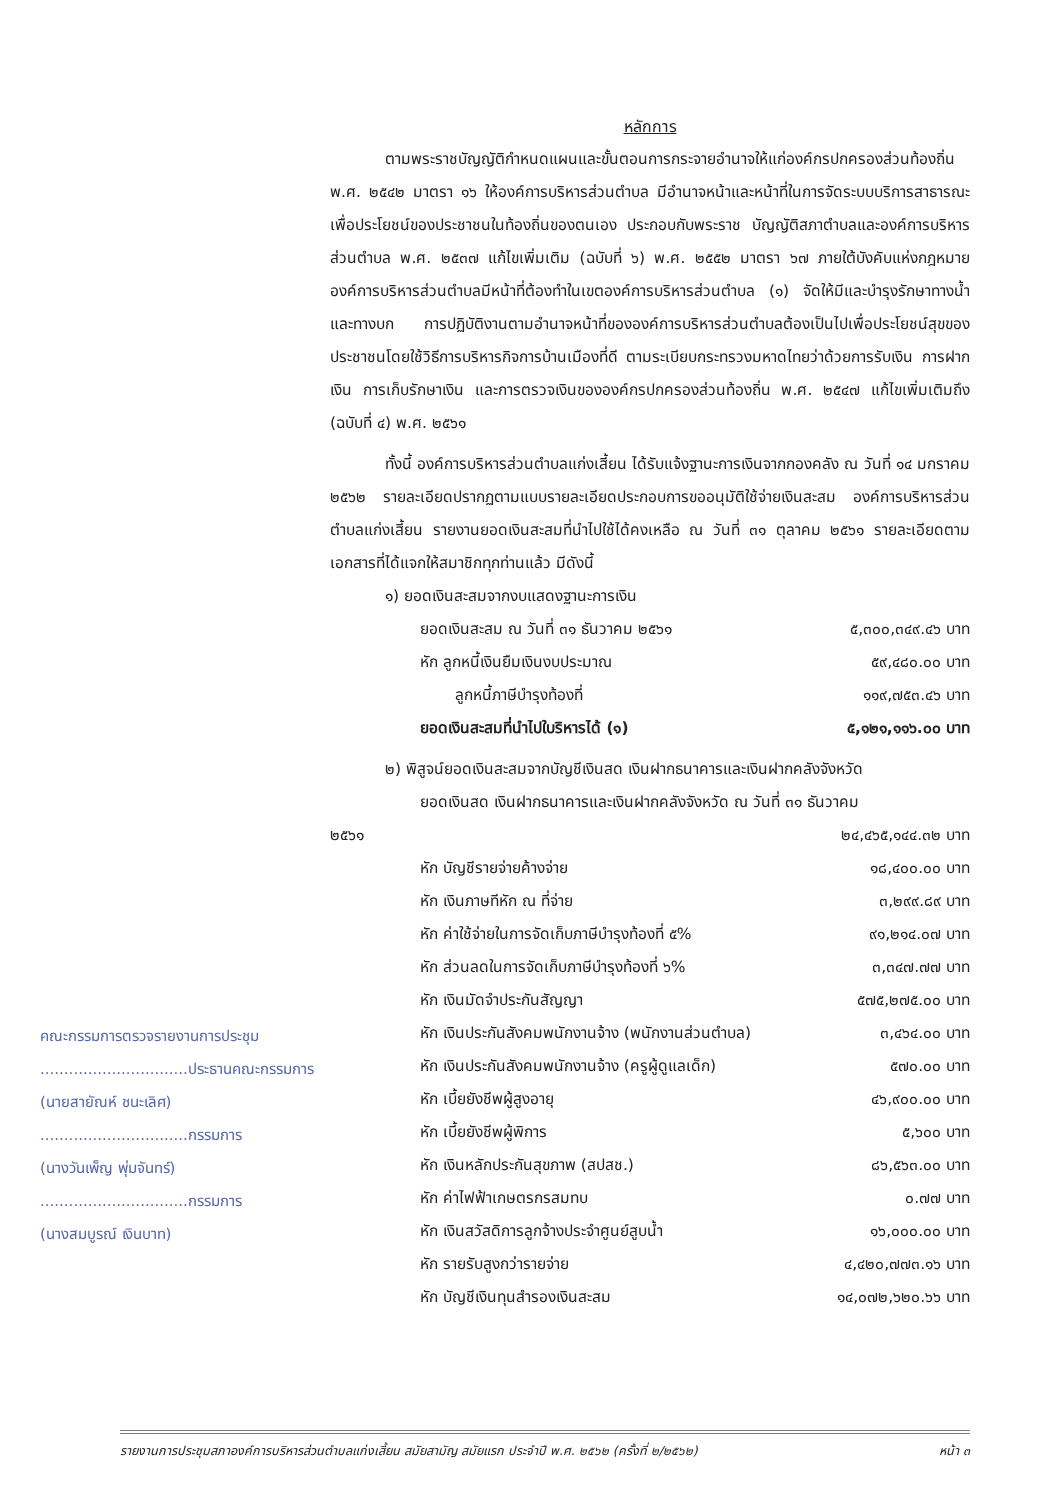หลักการ
ตามพระราชบัญญัติกำหนดแผนและขั้นตอนการกระจายอำนาจให้แก่องค์กรปกครองส่วนท้องถิ่น พ.ศ. ๒๕๔๒ มาตรา ๑๖ ให้องค์การบริหารส่วนตำบล มีอำนาจหน้าและหน้าที่ในการจัดระบบบริการสาธารณะเพื่อประโยชน์ของประชาชนในท้องถิ่นของตนเอง ประกอบกับพระราช บัญญัติสภาตำบลและองค์การบริหารส่วนตำบล พ.ศ. ๒๕๓๗ แก้ไขเพิ่มเติม (ฉบับที่ ๖) พ.ศ. ๒๕๕๒ มาตรา ๖๗ ภายใต้บังคับแห่งกฎหมาย องค์การบริหารส่วนตำบลมีหน้าที่ต้องทำในเขตองค์การบริหารส่วนตำบล (๑) จัดให้มีและบำรุงรักษาทางน้ำและทางบก การปฏิบัติงานตามอำนาจหน้าที่ขององค์การบริหารส่วนตำบลต้องเป็นไปเพื่อประโยชน์สุขของประชาชนโดยใช้วิธีการบริหารกิจการบ้านเมืองที่ดี ตามระเบียบกระทรวงมหาดไทยว่าด้วยการรับเงิน การฝากเงิน การเก็บรักษาเงิน และการตรวจเงินขององค์กรปกครองส่วนท้องถิ่น พ.ศ. ๒๕๔๗ แก้ไขเพิ่มเติมถึง (ฉบับที่ ๔) พ.ศ. ๒๕๖๑
ทั้งนี้ องค์การบริหารส่วนตำบลแก่งเสี้ยน ได้รับแจ้งฐานะการเงินจากกองคลัง ณ วันที่ ๑๔ มกราคม ๒๕๖๒ รายละเอียดปรากฏตามแบบรายละเอียดประกอบการขออนุมัติใช้จ่ายเงินสะสม องค์การบริหารส่วนตำบลแก่งเสี้ยน รายงานยอดเงินสะสมที่นำไปใช้ได้คงเหลือ ณ วันที่ ๓๑ ตุลาคม ๒๕๖๑ รายละเอียดตามเอกสารที่ได้แจกให้สมาชิกทุกท่านแล้ว มีดังนี้
๑) ยอดเงินสะสมจากงบแสดงฐานะการเงิน
| ยอดเงินสะสม ณ วันที่ ๓๑ ธันวาคม ๒๕๖๑ | ๕,๓๐๐,๓๔๙.๔๖ บาท |
| หัก ลูกหนี้เงินยืมเงินงบประมาณ | ๕๙,๔๘๐.๐๐ บาท |
| ลูกหนี้ภาษีบำรุงท้องที่ | ๑๑๙,๗๕๓.๔๖ บาท |
| ยอดเงินสะสมที่นำไปใบริหารได้ (๑) | ๕,๑๒๑,๑๑๖.๐๐ บาท |
๒) พิสูจน์ยอดเงินสะสมจากบัญชีเงินสด เงินฝากธนาคารและเงินฝากคลังจังหวัด
ยอดเงินสด เงินฝากธนาคารและเงินฝากคลังจังหวัด ณ วันที่ ๓๑ ธันวาคม
| ๒๕๖๑ | ๒๔,๔๖๕,๑๔๔.๓๒ บาท |
| หัก บัญชีรายจ่ายค้างจ่าย | ๑๘,๔๐๐.๐๐ บาท |
| หัก เงินภาษทีหัก ณ ที่จ่าย | ๓,๒๙๙.๘๙ บาท |
| หัก ค่าใช้จ่ายในการจัดเก็บภาษีบำรุงท้องที่ ๕% | ๙๑,๒๑๔.๐๗ บาท |
| หัก ส่วนลดในการจัดเก็บภาษีบำรุงท้องที่ ๖% | ๓,๓๔๗.๗๗ บาท |
| หัก เงินมัดจำประกันสัญญา | ๕๗๕,๒๗๕.๐๐ บาท |
| หัก เงินประกันสังคมพนักงานจ้าง (พนักงานส่วนตำบล) | ๓,๔๖๔.๐๐ บาท |
| หัก เงินประกันสังคมพนักงานจ้าง (ครูผู้ดูแลเด็ก) | ๕๗๐.๐๐ บาท |
| หัก เบี้ยยังชีพผู้สูงอายุ | ๔๖,๙๐๐.๐๐ บาท |
| หัก เบี้ยยังชีพผู้พิการ | ๕,๖๐๐ บาท |
| หัก เงินหลักประกันสุขภาพ (สปสช.) | ๘๖,๕๖๓.๐๐ บาท |
| หัก ค่าไฟฟ้าเกษตรกรสมทบ | ๐.๗๗ บาท |
| หัก เงินสวัสดิการลูกจ้างประจำศูนย์สูบน้ำ | ๑๖,๐๐๐.๐๐ บาท |
| หัก รายรับสูงกว่ารายจ่าย | ๔,๔๒๐,๗๗๓.๑๖ บาท |
| หัก บัญชีเงินทุนสำรองเงินสะสม | ๑๔,๐๗๒,๖๒๐.๖๖ บาท |
คณะกรรมการตรวจรายงานการประชุม
...............................ประธานคณะกรรมการ
(นายสายัณห์ ชนะเลิศ)
...............................กรรมการ
(นางวันเพ็ญ พุ่มจันทร์)
...............................กรรมการ
(นางสมบูรณ์ เงินบาท)
รายงานการประชุมสภาองค์การบริหารส่วนตำบลแก่งเสี้ยน สมัยสามัญ สมัยแรก ประจำปี พ.ศ. ๒๕๖๒ (ครั้งที่ ๒/๒๕๖๒) หน้า ๓